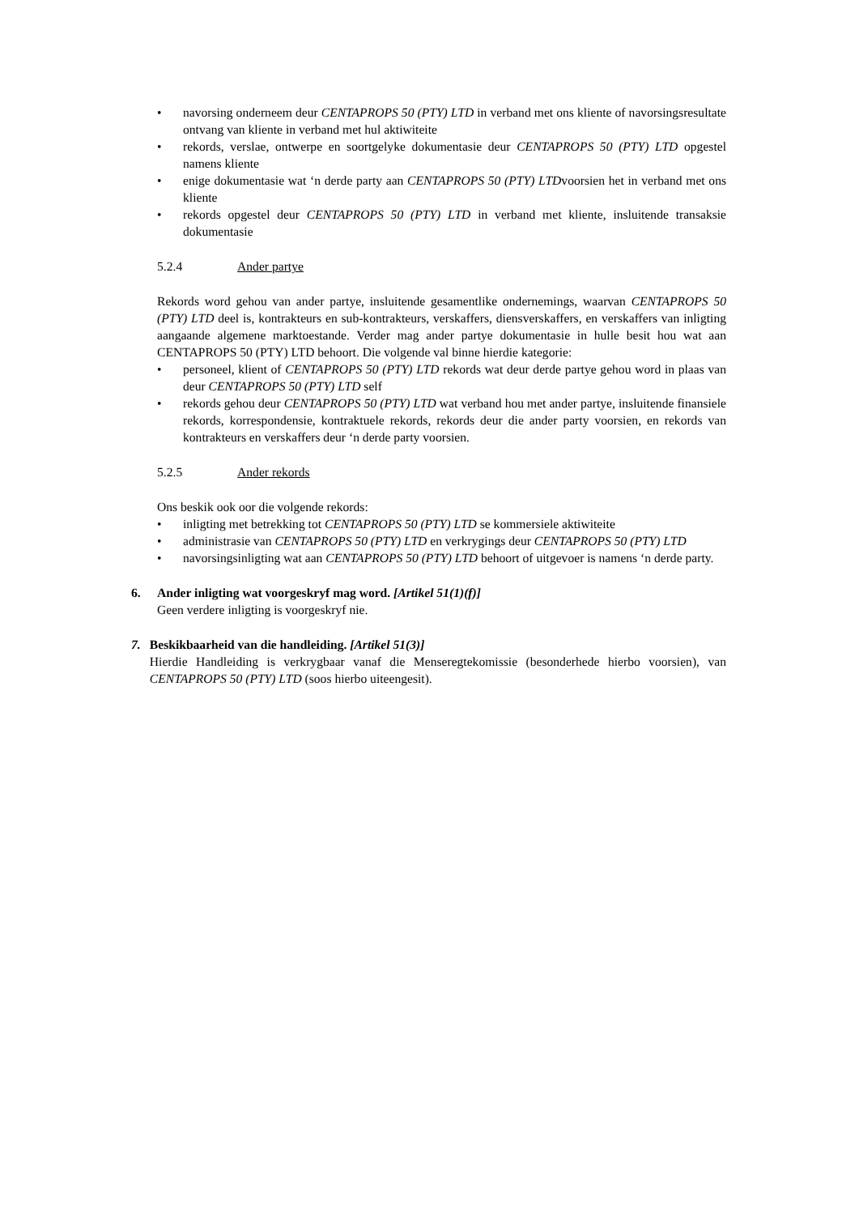• navorsing onderneem deur CENTAPROPS 50 (PTY) LTD in verband met ons kliente of navorsingsresultate ontvang van kliente in verband met hul aktiwiteite
• rekords, verslae, ontwerpe en soortgelyke dokumentasie deur CENTAPROPS 50 (PTY) LTD opgestel namens kliente
• enige dokumentasie wat ‘n derde party aan CENTAPROPS 50 (PTY) LTDvoorsien het in verband met ons kliente
• rekords opgestel deur CENTAPROPS 50 (PTY) LTD in verband met kliente, insluitende transaksie dokumentasie
5.2.4 Ander partye
Rekords word gehou van ander partye, insluitende gesamentlike ondernemings, waarvan CENTAPROPS 50 (PTY) LTD deel is, kontrakteurs en sub-kontrakteurs, verskaffers, diensverskaffers, en verskaffers van inligting aangaande algemene marktoestande. Verder mag ander partye dokumentasie in hulle besit hou wat aan CENTAPROPS 50 (PTY) LTD behoort. Die volgende val binne hierdie kategorie:
• personeel, klient of CENTAPROPS 50 (PTY) LTD rekords wat deur derde partye gehou word in plaas van deur CENTAPROPS 50 (PTY) LTD self
• rekords gehou deur CENTAPROPS 50 (PTY) LTD wat verband hou met ander partye, insluitende finansiele rekords, korrespondensie, kontraktuele rekords, rekords deur die ander party voorsien, en rekords van kontrakteurs en verskaffers deur ‘n derde party voorsien.
5.2.5 Ander rekords
Ons beskik ook oor die volgende rekords:
• inligting met betrekking tot CENTAPROPS 50 (PTY) LTD se kommersiele aktiwiteite
• administrasie van CENTAPROPS 50 (PTY) LTD en verkrygings deur CENTAPROPS 50 (PTY) LTD
• navorsingsinligting wat aan CENTAPROPS 50 (PTY) LTD behoort of uitgevoer is namens ‘n derde party.
6. Ander inligting wat voorgeskryf mag word. [Artikel 51(1)(f)]
Geen verdere inligting is voorgeskryf nie.
7. Beskikbaarheid van die handleiding. [Artikel 51(3)]
Hierdie Handleiding is verkrygbaar vanaf die Menseregtekomissie (besonderhede hierbo voorsien), van CENTAPROPS 50 (PTY) LTD (soos hierbo uiteengesit).